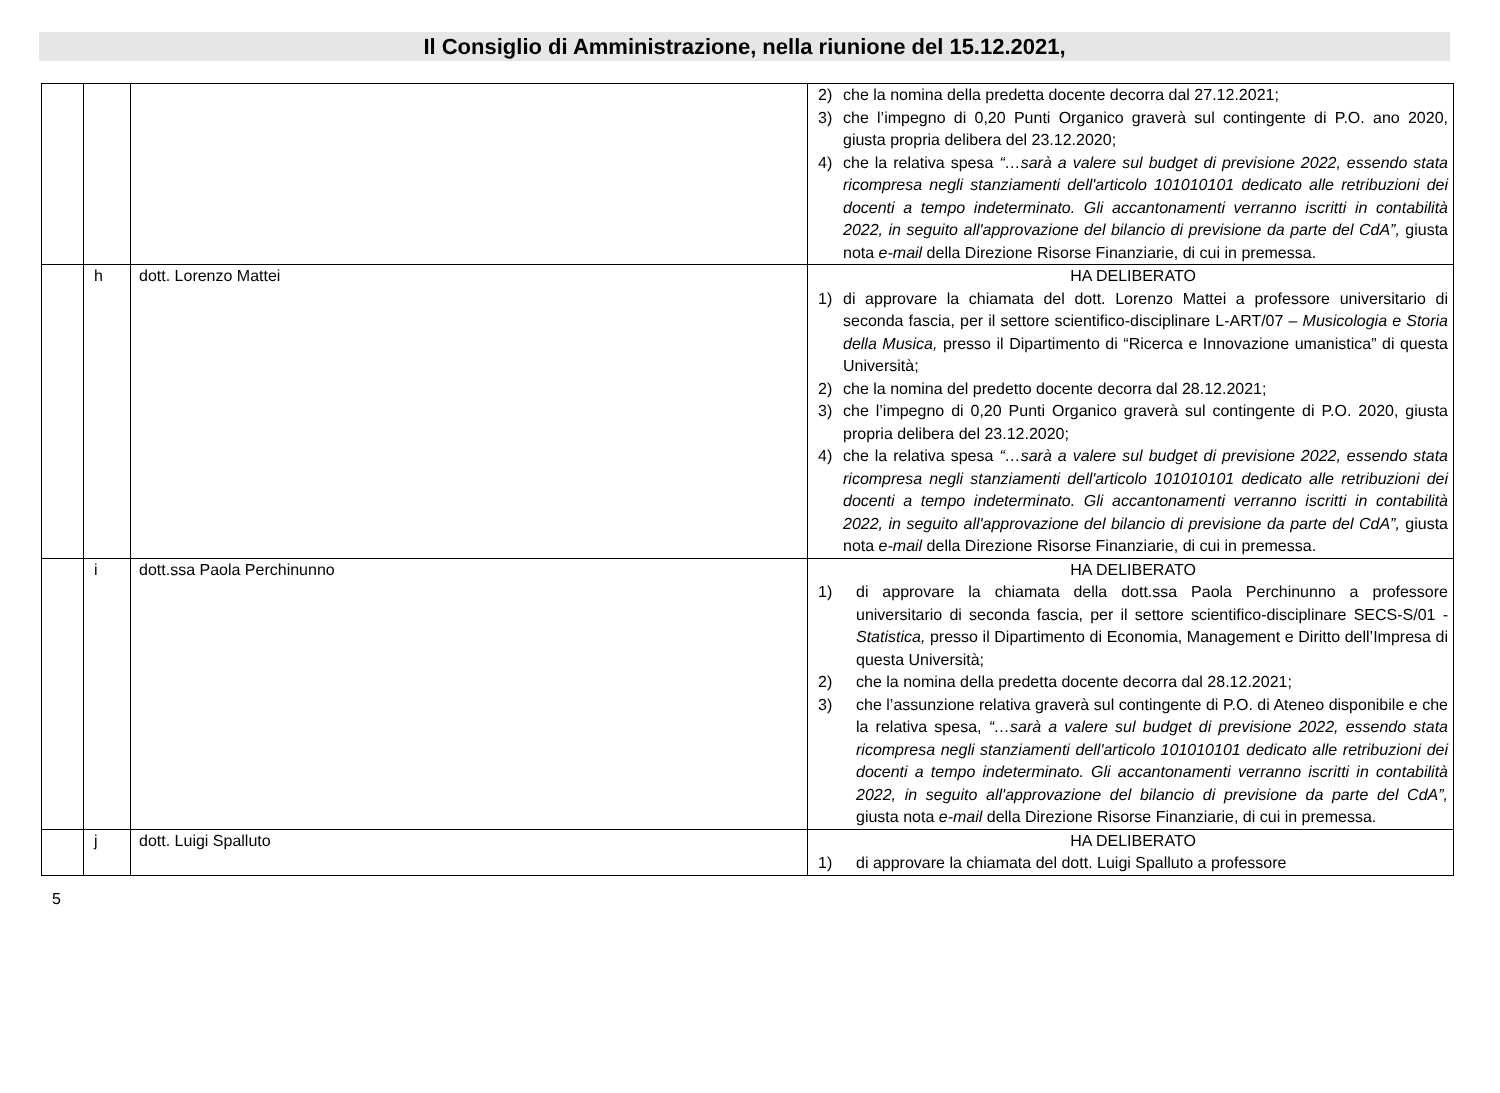Il Consiglio di Amministrazione, nella riunione del 15.12.2021,
| | | | 2) che la nomina della predetta docente decorra dal 27.12.2021; 3) che l’impegno di 0,20 Punti Organico graverà sul contingente di P.O. ano 2020, giusta propria delibera del 23.12.2020; 4) che la relativa spesa “…sarà a valere sul budget di previsione 2022, essendo stata ricompresa negli stanziamenti dell'articolo 101010101 dedicato alle retribuzioni dei docenti a tempo indeterminato. Gli accantonamenti verranno iscritti in contabilità 2022, in seguito all'approvazione del bilancio di previsione da parte del CdA”, giusta nota e-mail della Direzione Risorse Finanziarie, di cui in premessa. |
| | h | dott. Lorenzo Mattei | HA DELIBERATO 1) di approvare la chiamata del dott. Lorenzo Mattei a professore universitario di seconda fascia, per il settore scientifico-disciplinare L-ART/07 – Musicologia e Storia della Musica, presso il Dipartimento di “Ricerca e Innovazione umanistica” di questa Università; 2) che la nomina del predetto docente decorra dal 28.12.2021; 3) che l’impegno di 0,20 Punti Organico graverà sul contingente di P.O. 2020, giusta propria delibera del 23.12.2020; 4) che la relativa spesa “…sarà a valere sul budget di previsione 2022, essendo stata ricompresa negli stanziamenti dell'articolo 101010101 dedicato alle retribuzioni dei docenti a tempo indeterminato. Gli accantonamenti verranno iscritti in contabilità 2022, in seguito all'approvazione del bilancio di previsione da parte del CdA”, giusta nota e-mail della Direzione Risorse Finanziarie, di cui in premessa. |
| | i | dott.ssa Paola Perchinunno | HA DELIBERATO 1) di approvare la chiamata della dott.ssa Paola Perchinunno a professore universitario di seconda fascia, per il settore scientifico-disciplinare SECS-S/01 - Statistica, presso il Dipartimento di Economia, Management e Diritto dell’Impresa di questa Università; 2) che la nomina della predetta docente decorra dal 28.12.2021; 3) che l’assunzione relativa graverà sul contingente di P.O. di Ateneo disponibile e che la relativa spesa, “…sarà a valere sul budget di previsione 2022, essendo stata ricompresa negli stanziamenti dell'articolo 101010101 dedicato alle retribuzioni dei docenti a tempo indeterminato. Gli accantonamenti verranno iscritti in contabilità 2022, in seguito all'approvazione del bilancio di previsione da parte del CdA”, giusta nota e-mail della Direzione Risorse Finanziarie, di cui in premessa. |
| | j | dott. Luigi Spalluto | HA DELIBERATO 1) di approvare la chiamata del dott. Luigi Spalluto a professore |
5